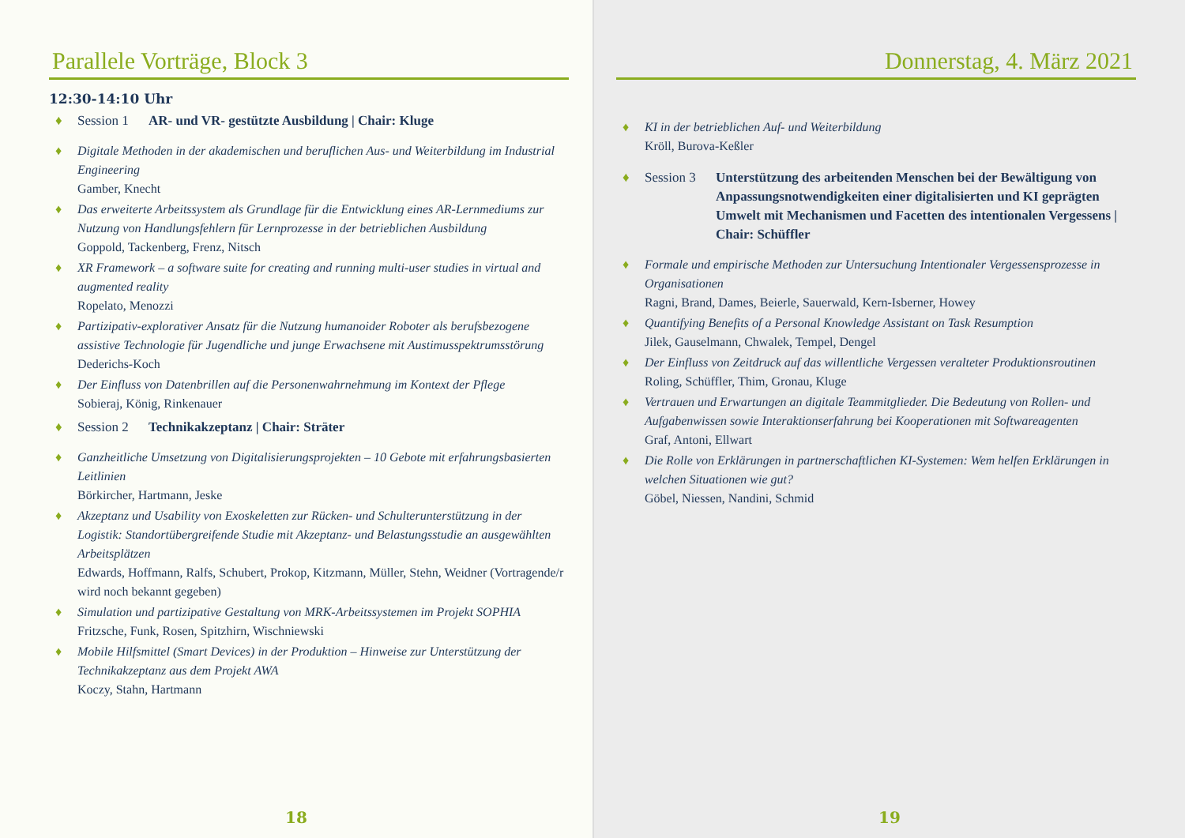Parallele Vorträge, Block 3
12:30-14:10 Uhr
♦ Session 1 AR- und VR- gestützte Ausbildung | Chair: Kluge
♦ Digitale Methoden in der akademischen und beruflichen Aus- und Weiterbildung im Industrial Engineering
Gamber, Knecht
♦ Das erweiterte Arbeitssystem als Grundlage für die Entwicklung eines AR-Lernmediums zur Nutzung von Handlungsfehlern für Lernprozesse in der betrieblichen Ausbildung
Goppold, Tackenberg, Frenz, Nitsch
♦ XR Framework – a software suite for creating and running multi-user studies in virtual and augmented reality
Ropelato, Menozzi
♦ Partizipativ-explorativer Ansatz für die Nutzung humanoider Roboter als berufsbezogene assistive Technologie für Jugendliche und junge Erwachsene mit Austimusspektrumsstörung
Dederichs-Koch
♦ Der Einfluss von Datenbrillen auf die Personenwahrnehmung im Kontext der Pflege
Sobieraj, König, Rinkenauer
♦ Session 2 Technikakzeptanz | Chair: Sträter
♦ Ganzheitliche Umsetzung von Digitalisierungsprojekten – 10 Gebote mit erfahrungsbasierten Leitlinien
Börkircher, Hartmann, Jeske
♦ Akzeptanz und Usability von Exoskeletten zur Rücken- und Schulterunterstützung in der Logistik: Standortübergreifende Studie mit Akzeptanz- und Belastungsstudie an ausgewählten Arbeitsplätzen
Edwards, Hoffmann, Ralfs, Schubert, Prokop, Kitzmann, Müller, Stehn, Weidner (Vortragende/r wird noch bekannt gegeben)
♦ Simulation und partizipative Gestaltung von MRK-Arbeitssystemen im Projekt SOPHIA
Fritzsche, Funk, Rosen, Spitzhirn, Wischniewski
♦ Mobile Hilfsmittel (Smart Devices) in der Produktion – Hinweise zur Unterstützung der Technikakzeptanz aus dem Projekt AWA
Koczy, Stahn, Hartmann
18
Donnerstag, 4. März 2021
♦ KI in der betrieblichen Auf- und Weiterbildung
Kröll, Burova-Keßler
♦ Session 3 Unterstützung des arbeitenden Menschen bei der Bewältigung von Anpassungsnotwendigkeiten einer digitalisierten und KI geprägten Umwelt mit Mechanismen und Facetten des intentionalen Vergessens | Chair: Schüffler
♦ Formale und empirische Methoden zur Untersuchung Intentionaler Vergessensprozesse in Organisationen
Ragni, Brand, Dames, Beierle, Sauerwald, Kern-Isberner, Howey
♦ Quantifying Benefits of a Personal Knowledge Assistant on Task Resumption
Jilek, Gauselmann, Chwalek, Tempel, Dengel
♦ Der Einfluss von Zeitdruck auf das willentliche Vergessen veralteter Produktionsroutinen
Roling, Schüffler, Thim, Gronau, Kluge
♦ Vertrauen und Erwartungen an digitale Teammitglieder. Die Bedeutung von Rollen- und Aufgabenwissen sowie Interaktionserfahrung bei Kooperationen mit Softwareagenten
Graf, Antoni, Ellwart
♦ Die Rolle von Erklärungen in partnerschaftlichen KI-Systemen: Wem helfen Erklärungen in welchen Situationen wie gut?
Göbel, Niessen, Nandini, Schmid
19